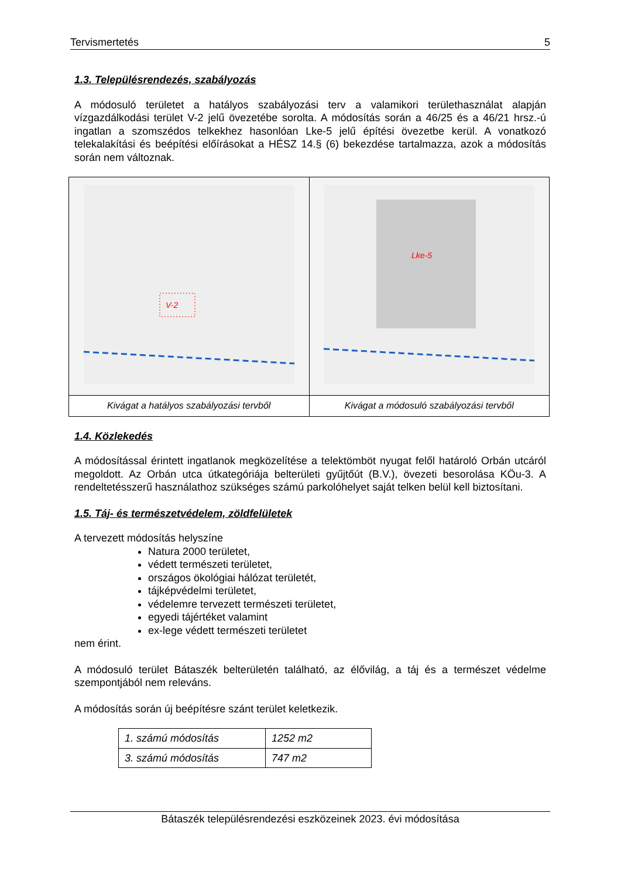Tervismertetés 5
1.3. Településrendezés, szabályozás
A módosuló területet a hatályos szabályozási terv a valamikori területhasználat alapján vízgazdálkodási terület V-2 jelű övezetébe sorolta. A módosítás során a 46/25 és a 46/21 hrsz.-ú ingatlan a szomszédos telkekhez hasonlóan Lke-5 jelű építési övezetbe kerül. A vonatkozó telekalakítási és beépítési előírásokat a HÉSZ 14.§ (6) bekezdése tartalmazza, azok a módosítás során nem változnak.
| V-2 | Lke-5 |
| Kivágat a hatályos szabályozási tervből | Kivágat a módosuló szabályozási tervből |
1.4. Közlekedés
A módosítással érintett ingatlanok megközelítése a telektömböt nyugat felől határoló Orbán utcáról megoldott. Az Orbán utca útkategóriája belterületi gyűjtőút (B.V.), övezeti besorolása KÖu-3. A rendeltetésszerű használathoz szükséges számú parkolóhelyet saját telken belül kell biztosítani.
1.5. Táj- és természetvédelem, zöldfelületek
A tervezett módosítás helyszíne
Natura 2000 területet,
védett természeti területet,
országos ökológiai hálózat területét,
tájképvédelmi területet,
védelemre tervezett természeti területet,
egyedi tájértéket valamint
ex-lege védett természeti területet
nem érint.
A módosuló terület Bátaszék belterületén található, az élővilág, a táj és a természet védelme szempontjából nem releváns.
A módosítás során új beépítésre szánt terület keletkezik.
| 1. számú módosítás | 1252 m2 |
| 3. számú módosítás | 747 m2 |
Bátaszék településrendezési eszközeinek 2023. évi módosítása